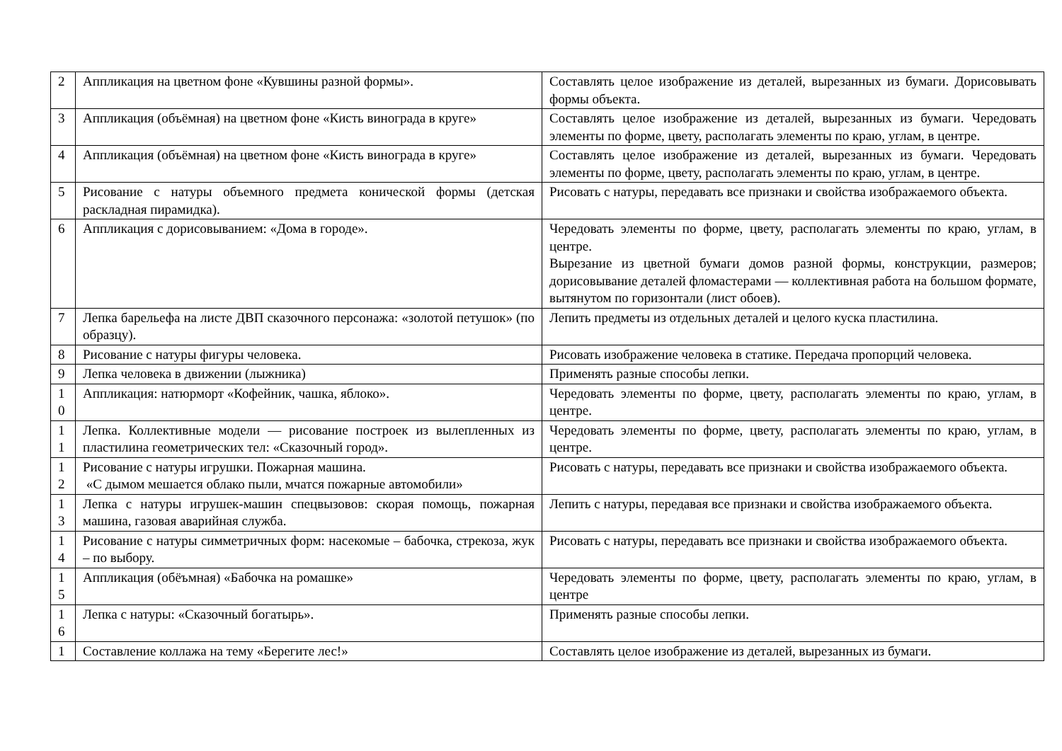| 2 | Аппликация на цветном фоне «Кувшины разной формы». | Составлять целое изображение из деталей, вырезанных из бумаги. Дорисовывать формы объекта. |
| 3 | Аппликация (объёмная) на цветном фоне «Кисть винограда в круге» | Составлять целое изображение из деталей, вырезанных из бумаги. Чередовать элементы по форме, цвету, располагать элементы по краю, углам, в центре. |
| 4 | Аппликация (объёмная) на цветном фоне «Кисть винограда в круге» | Составлять целое изображение из деталей, вырезанных из бумаги. Чередовать элементы по форме, цвету, располагать элементы по краю, углам, в центре. |
| 5 | Рисование с натуры объемного предмета конической формы (детская раскладная пирамидка). | Рисовать с натуры, передавать все признаки и свойства изображаемого объекта. |
| 6 | Аппликация с дорисовыванием: «Дома в городе». | Чередовать элементы по форме, цвету, располагать элементы по краю, углам, в центре. Вырезание из цветной бумаги домов разной формы, конструкции, размеров; дорисовывание деталей фломастерами — коллективная работа на большом формате, вытянутом по горизонтали (лист обоев). |
| 7 | Лепка барельефа на листе ДВП сказочного персонажа: «золотой петушок» (по образцу). | Лепить предметы из отдельных деталей и целого куска пластилина. |
| 8 | Рисование с натуры фигуры человека. | Рисовать изображение человека в статике. Передача пропорций человека. |
| 9 | Лепка человека в движении (лыжника) | Применять разные способы лепки. |
| 1 0 | Аппликация: натюрморт «Кофейник, чашка, яблоко». | Чередовать элементы по форме, цвету, располагать элементы по краю, углам, в центре. |
| 1 1 | Лепка. Коллективные модели — рисование построек из вылепленных из пластилина геометрических тел: «Сказочный город». | Чередовать элементы по форме, цвету, располагать элементы по краю, углам, в центре. |
| 1 2 | Рисование с натуры игрушки. Пожарная машина. «С дымом мешается облако пыли, мчатся пожарные автомобили» | Рисовать с натуры, передавать все признаки и свойства изображаемого объекта. |
| 1 3 | Лепка с натуры игрушек-машин спецвызовов: скорая помощь, пожарная машина, газовая аварийная служба. | Лепить с натуры, передавая все признаки и свойства изображаемого объекта. |
| 1 4 | Рисование с натуры симметричных форм: насекомые – бабочка, стрекоза, жук – по выбору. | Рисовать с натуры, передавать все признаки и свойства изображаемого объекта. |
| 1 5 | Аппликация (обёъмная) «Бабочка на ромашке» | Чередовать элементы по форме, цвету, располагать элементы по краю, углам, в центре |
| 1 6 | Лепка с натуры: «Сказочный богатырь». | Применять разные способы лепки. |
| 1 | Составление коллажа на тему «Берегите лес!» | Составлять целое изображение из деталей, вырезанных из бумаги. |